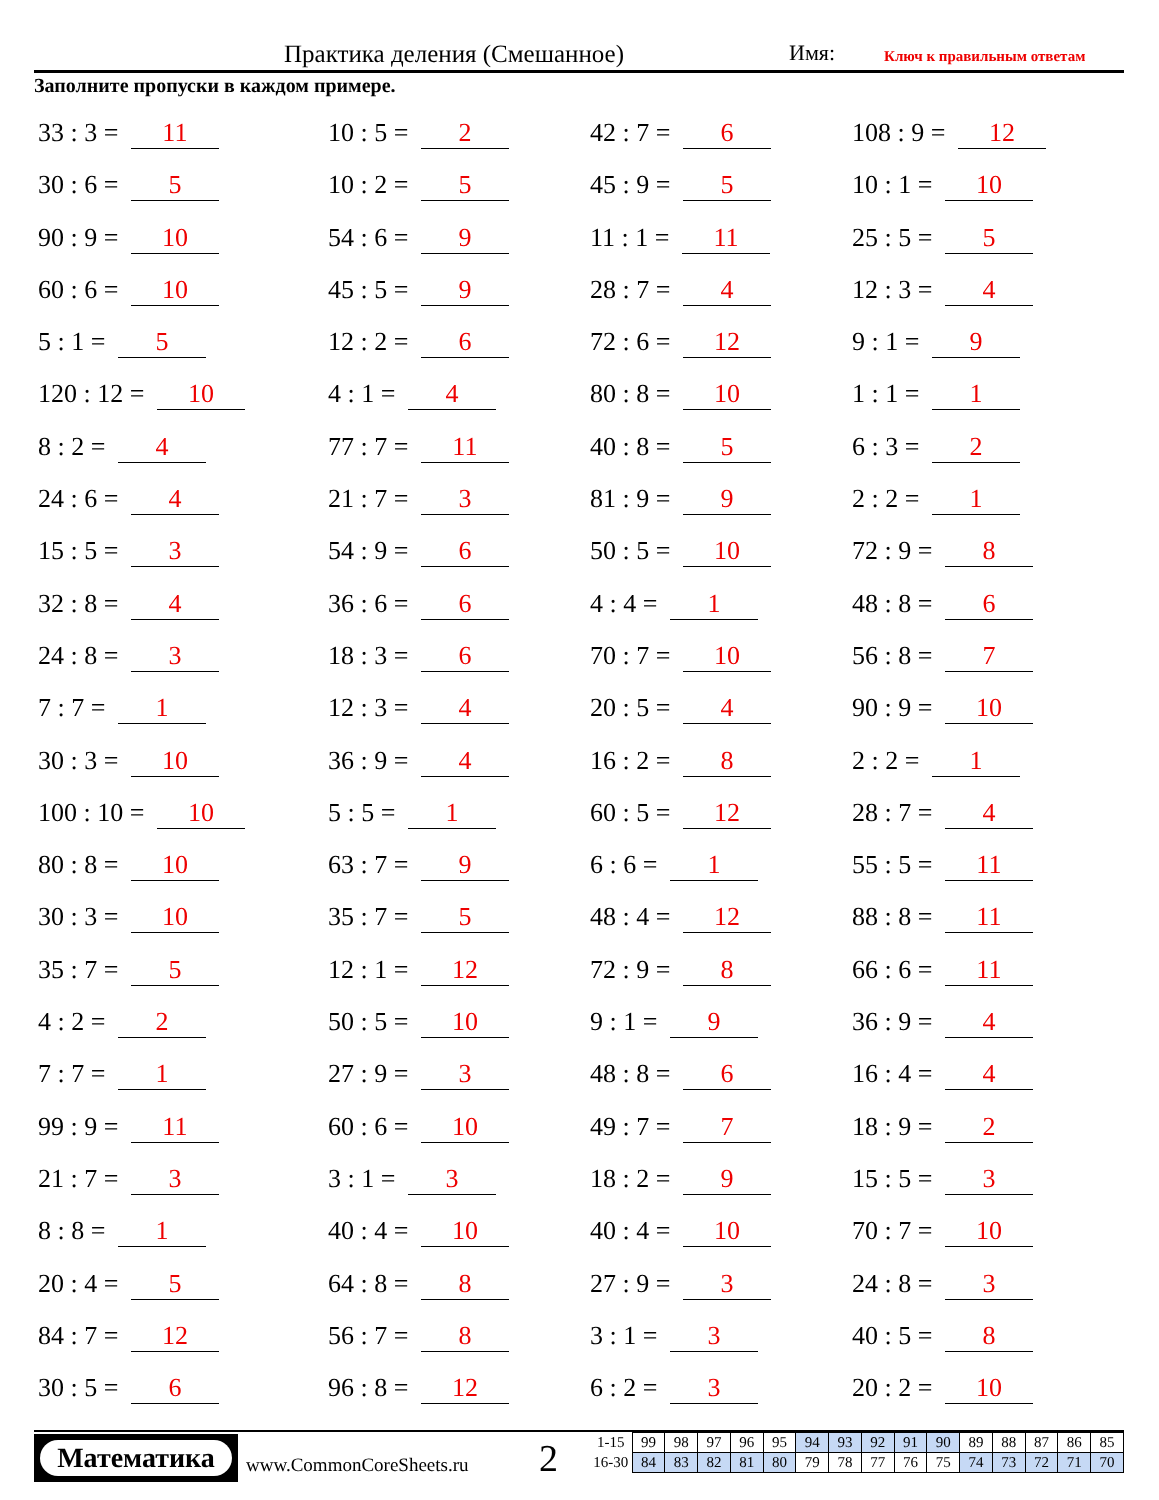Практика деления (Смешанное) Имя: Ключ к правильным ответам
Заполните пропуски в каждом примере.
33 : 3 = 11
10 : 5 = 2
42 : 7 = 6
108 : 9 = 12
30 : 6 = 5
10 : 2 = 5
45 : 9 = 5
10 : 1 = 10
90 : 9 = 10
54 : 6 = 9
11 : 1 = 11
25 : 5 = 5
60 : 6 = 10
45 : 5 = 9
28 : 7 = 4
12 : 3 = 4
5 : 1 = 5
12 : 2 = 6
72 : 6 = 12
9 : 1 = 9
120 : 12 = 10
4 : 1 = 4
80 : 8 = 10
1 : 1 = 1
8 : 2 = 4
77 : 7 = 11
40 : 8 = 5
6 : 3 = 2
24 : 6 = 4
21 : 7 = 3
81 : 9 = 9
2 : 2 = 1
15 : 5 = 3
54 : 9 = 6
50 : 5 = 10
72 : 9 = 8
32 : 8 = 4
36 : 6 = 6
4 : 4 = 1
48 : 8 = 6
24 : 8 = 3
18 : 3 = 6
70 : 7 = 10
56 : 8 = 7
7 : 7 = 1
12 : 3 = 4
20 : 5 = 4
90 : 9 = 10
30 : 3 = 10
36 : 9 = 4
16 : 2 = 8
2 : 2 = 1
100 : 10 = 10
5 : 5 = 1
60 : 5 = 12
28 : 7 = 4
80 : 8 = 10
63 : 7 = 9
6 : 6 = 1
55 : 5 = 11
30 : 3 = 10
35 : 7 = 5
48 : 4 = 12
88 : 8 = 11
35 : 7 = 5
12 : 1 = 12
72 : 9 = 8
66 : 6 = 11
4 : 2 = 2
50 : 5 = 10
9 : 1 = 9
36 : 9 = 4
7 : 7 = 1
27 : 9 = 3
48 : 8 = 6
16 : 4 = 4
99 : 9 = 11
60 : 6 = 10
49 : 7 = 7
18 : 9 = 2
21 : 7 = 3
3 : 1 = 3
18 : 2 = 9
15 : 5 = 3
8 : 8 = 1
40 : 4 = 10
40 : 4 = 10
70 : 7 = 10
20 : 4 = 5
64 : 8 = 8
27 : 9 = 3
24 : 8 = 3
84 : 7 = 12
56 : 7 = 8
3 : 1 = 3
40 : 5 = 8
30 : 5 = 6
96 : 8 = 12
6 : 2 = 3
20 : 2 = 10
Математика
www.CommonCoreSheets.ru 2
| 1-15 | 99 | 98 | 97 | 96 | 95 | 94 | 93 | 92 | 91 | 90 | 89 | 88 | 87 | 86 | 85 |
| 16-30 | 84 | 83 | 82 | 81 | 80 | 79 | 78 | 77 | 76 | 75 | 74 | 73 | 72 | 71 | 70 |